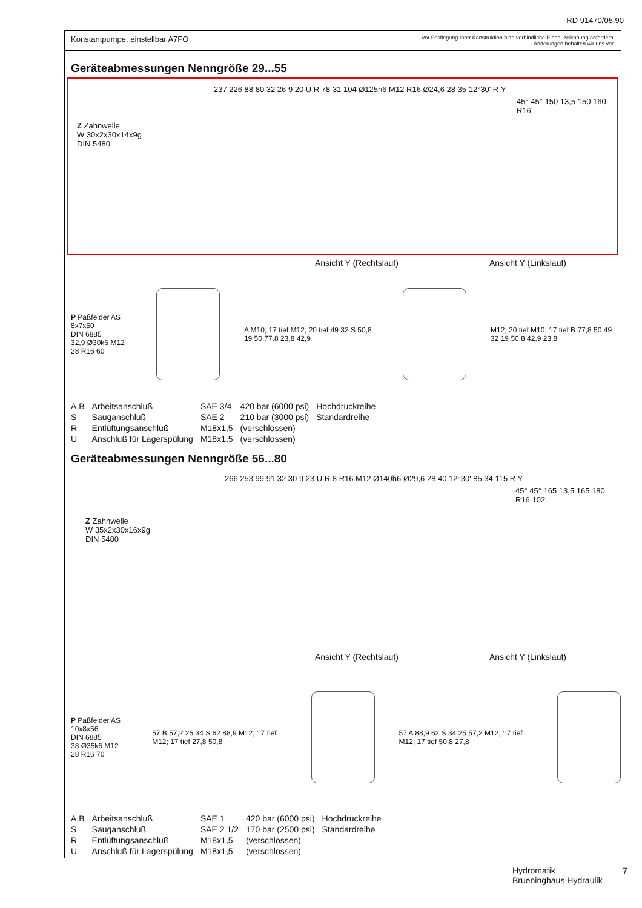RD 91470/05.90
Konstantpumpe, einstellbar A7FO Vor Festlegung Ihrer Konstruktion bitte verbindliche Einbauzeichnung anfordern.
Änderungen behalten wir uns vor.
Geräteabmessungen Nenngröße 29...55
Z Zahnwelle
W 30x2x30x14x9g
DIN 5480
237 226 88 80 32 26 9 20 U R 78 31 104 Ø125h6 M12 R16 Ø24,6 28 35 12°30' R Y
45° 45° 150 13,5 150 160 R16
Ansicht Y (Rechtslauf) Ansicht Y (Linkslauf)
P Paßfelder AS 8x7x50
DIN 6885
32,9 Ø30k6 M12 28 R16 60
A M10; 17 tief M12; 20 tief 49 32 S 50,8 19 50 77,8 23,8 42,9
M12; 20 tief M10; 17 tief B 77,8 50 49 32 19 50,8 42,9 23,8
| A,B | Arbeitsanschluß | SAE 3/4 | 420 bar (6000 psi) | Hochdruckreihe |
| S | Sauganschluß | SAE 2 | 210 bar (3000 psi) | Standardreihe |
| R | Entlüftungsanschluß | M18x1,5 | (verschlossen) | |
| U | Anschluß für Lagerspülung | M18x1,5 | (verschlossen) | |
Geräteabmessungen Nenngröße 56...80
Z Zahnwelle
W 35x2x30x16x9g
DIN 5480
266 253 99 91 32 30 9 23 U R 8 R16 M12 Ø140h6 Ø29,6 28 40 12°30' 85 34 115 R Y
45° 45° 165 13,5 165 180 R16 102
Ansicht Y (Rechtslauf) Ansicht Y (Linkslauf)
P Paßfelder AS 10x8x56
DIN 6885
38 Ø35k6 M12 28 R16 70
57 B 57,2 25 34 S 62 88,9 M12; 17 tief M12; 17 tief 27,8 50,8
57 A 88,9 62 S 34 25 57,2 M12; 17 tief M12; 17 tief 50,8 27,8
| A,B | Arbeitsanschluß | SAE 1 | 420 bar (6000 psi) | Hochdruckreihe |
| S | Sauganschluß | SAE 2 1/2 | 170 bar (2500 psi) | Standardreihe |
| R | Entlüftungsanschluß | M18x1,5 | (verschlossen) | |
| U | Anschluß für Lagerspülung | M18x1,5 | (verschlossen) | |
Hydromatik
Brueninghaus Hydraulik
7